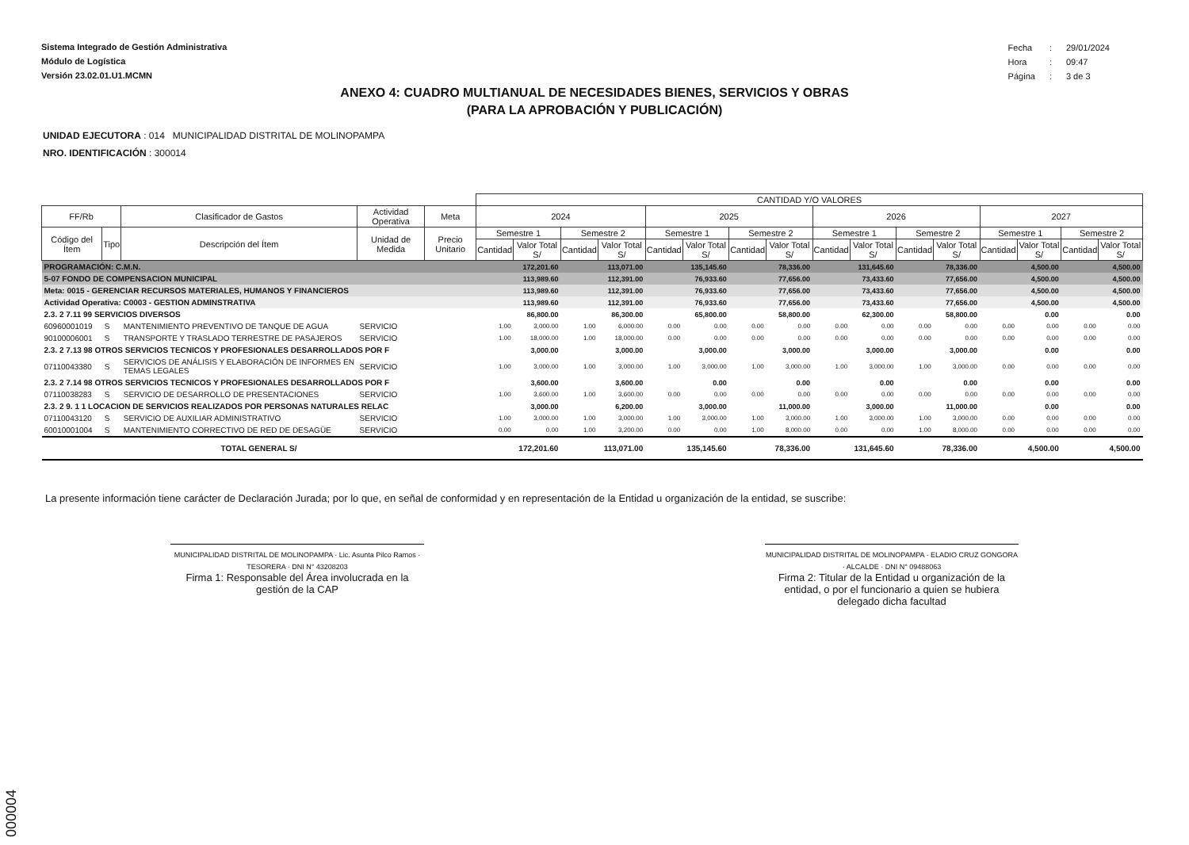Sistema Integrado de Gestión Administrativa
Módulo de Logística
Versión 23.02.01.U1.MCMN
| Fecha | : | 29/01/2024 |
| Hora | : | 09:47 |
| Página | : | 3 de 3 |
ANEXO 4: CUADRO MULTIANUAL DE NECESIDADES BIENES, SERVICIOS Y OBRAS
(PARA LA APROBACIÓN Y PUBLICACIÓN)
UNIDAD EJECUTORA : 014 MUNICIPALIDAD DISTRITAL DE MOLINOPAMPA
NRO. IDENTIFICACIÓN : 300014
| | | | | | CANTIDAD Y/O VALORES | | | | | | | | | | | | | | | |
| --- | --- | --- | --- | --- | --- | --- | --- | --- | --- | --- | --- | --- | --- | --- | --- | --- | --- | --- | --- | --- |
| FF/Rb | | Clasificador de Gastos | Actividad Operativa | Meta | 2024 | | | | 2025 | | | | 2026 | | | | 2027 | | | |
| Código del Ítem | Tipo | Descripción del Ítem | Unidad de Medida | Precio Unitario | Semestre 1 | | Semestre 2 | | Semestre 1 | | Semestre 2 | | Semestre 1 | | Semestre 2 | | Semestre 1 | | Semestre 2 | |
| | | | | | Cantidad | Valor Total S/ | Cantidad | Valor Total S/ | Cantidad | Valor Total S/ | Cantidad | Valor Total S/ | Cantidad | Valor Total S/ | Cantidad | Valor Total S/ | Cantidad | Valor Total S/ | Cantidad | Valor Total S/ |
| PROGRAMACIÓN: C.M.N. | | | | | 172,201.60 | | 113,071.00 | | 135,145.60 | | 78,336.00 | | 131,645.60 | | 78,336.00 | | 4,500.00 | | 4,500.00 | |
| 5-07 FONDO DE COMPENSACION MUNICIPAL | | | | | 113,989.60 | | 112,391.00 | | 76,933.60 | | 77,656.00 | | 73,433.60 | | 77,656.00 | | 4,500.00 | | 4,500.00 | |
| Meta: 0015 - GERENCIAR RECURSOS MATERIALES, HUMANOS Y FINANCIEROS | | | | | 113,989.60 | | 112,391.00 | | 76,933.60 | | 77,656.00 | | 73,433.60 | | 77,656.00 | | 4,500.00 | | 4,500.00 | |
| Actividad Operativa: C0003 - GESTION ADMINSTRATIVA | | | | | 113,989.60 | | 112,391.00 | | 76,933.60 | | 77,656.00 | | 73,433.60 | | 77,656.00 | | 4,500.00 | | 4,500.00 | |
| 2.3. 2 7.11 99 SERVICIOS DIVERSOS | | | | | 86,800.00 | | 86,300.00 | | 65,800.00 | | 58,800.00 | | 62,300.00 | | 58,800.00 | | 0.00 | | 0.00 | |
| 60960001019 | S | MANTENIMIENTO PREVENTIVO DE TANQUE DE AGUA | SERVICIO | | 1.00 | 3,000.00 | 1.00 | 6,000.00 | 0.00 | 0.00 | 0.00 | 0.00 | 0.00 | 0.00 | 0.00 | 0.00 | 0.00 | 0.00 | 0.00 | 0.00 |
| 90100006001 | S | TRANSPORTE Y TRASLADO TERRESTRE DE PASAJEROS | SERVICIO | | 1.00 | 18,000.00 | 1.00 | 18,000.00 | 0.00 | 0.00 | 0.00 | 0.00 | 0.00 | 0.00 | 0.00 | 0.00 | 0.00 | 0.00 | 0.00 | 0.00 |
| 2.3. 2 7.13 98 OTROS SERVICIOS TECNICOS Y PROFESIONALES DESARROLLADOS POR F | | | | | 3,000.00 | | 3,000.00 | | 3,000.00 | | 3,000.00 | | 3,000.00 | | 3,000.00 | | 0.00 | | 0.00 | |
| 07110043380 | S | SERVICIOS DE ANÁLISIS Y ELABORACIÓN DE INFORMES EN TEMAS LEGALES | SERVICIO | | 1.00 | 3,000.00 | 1.00 | 3,000.00 | 1.00 | 3,000.00 | 1.00 | 3,000.00 | 1.00 | 3,000.00 | 1.00 | 3,000.00 | 0.00 | 0.00 | 0.00 | 0.00 |
| 2.3. 2 7.14 98 OTROS SERVICIOS TECNICOS Y PROFESIONALES DESARROLLADOS POR F | | | | | 3,600.00 | | 3,600.00 | | 0.00 | | 0.00 | | 0.00 | | 0.00 | | 0.00 | | 0.00 | |
| 07110038283 | S | SERVICIO DE DESARROLLO DE PRESENTACIONES | SERVICIO | | 1.00 | 3,600.00 | 1.00 | 3,600.00 | 0.00 | 0.00 | 0.00 | 0.00 | 0.00 | 0.00 | 0.00 | 0.00 | 0.00 | 0.00 | 0.00 | 0.00 |
| 2.3. 2 9. 1 1 LOCACION DE SERVICIOS REALIZADOS POR PERSONAS NATURALES RELAC | | | | | 3,000.00 | | 6,200.00 | | 3,000.00 | | 11,000.00 | | 3,000.00 | | 11,000.00 | | 0.00 | | 0.00 | |
| 07110043120 | S | SERVICIO DE AUXILIAR ADMINISTRATIVO | SERVICIO | | 1.00 | 3,000.00 | 1.00 | 3,000.00 | 1.00 | 3,000.00 | 1.00 | 3,000.00 | 1.00 | 3,000.00 | 1.00 | 3,000.00 | 0.00 | 0.00 | 0.00 | 0.00 |
| 60010001004 | S | MANTENIMIENTO CORRECTIVO DE RED DE DESAGÜE | SERVICIO | | 0.00 | 0.00 | 1.00 | 3,200.00 | 0.00 | 0.00 | 1.00 | 8,000.00 | 0.00 | 0.00 | 1.00 | 8,000.00 | 0.00 | 0.00 | 0.00 | 0.00 |
| TOTAL GENERAL S/ | | | | | 172,201.60 | | 113,071.00 | | 135,145.60 | | 78,336.00 | | 131,645.60 | | 78,336.00 | | 4,500.00 | | 4,500.00 | |
La presente información tiene carácter de Declaración Jurada; por lo que, en señal de conformidad y en representación de la Entidad u organización de la entidad, se suscribe:
MUNICIPALIDAD DISTRITAL DE MOLINOPAMPA · Lic. Asunta Pilco Ramos · TESORERA · DNI N° 43208203
Firma 1: Responsable del Área involucrada en la gestión de la CAP
MUNICIPALIDAD DISTRITAL DE MOLINOPAMPA · ELADIO CRUZ GONGORA · ALCALDE · DNI N° 09488063
Firma 2: Titular de la Entidad u organización de la entidad, o por el funcionario a quien se hubiera delegado dicha facultad
000004